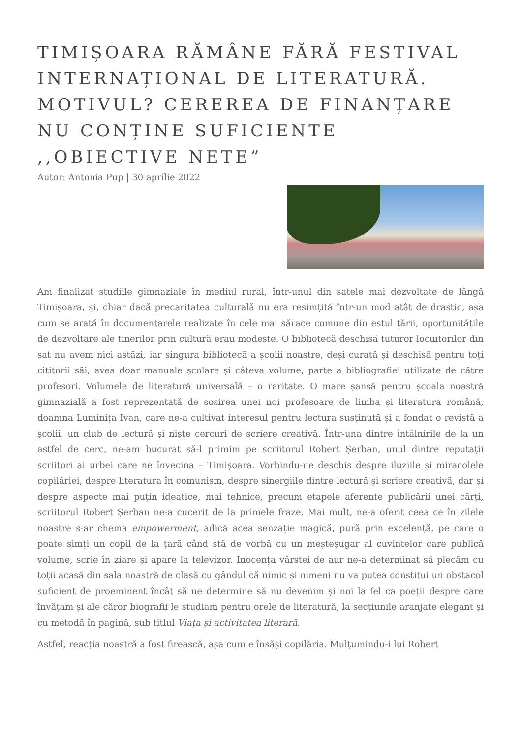TIMIȘOARA RĂMÂNE FĂRĂ FESTIVAL INTERNAȚIONAL DE LITERATURĂ. MOTIVUL? CEREREA DE FINANȚARE NU CONȚINE SUFICIENTE ,,OBIECTIVE NETE”
Autor: Antonia Pup | 30 aprilie 2022
Am finalizat studiile gimnaziale în mediul rural, într-unul din satele mai dezvoltate de lângă Timișoara, și, chiar dacă precaritatea culturală nu era resimțită într-un mod atât de drastic, așa cum se arată în documentarele realizate în cele mai sărace comune din estul țării, oportunitățile de dezvoltare ale tinerilor prin cultură erau modeste. O bibliotecă deschisă tuturor locuitorilor din sat nu avem nici astăzi, iar singura bibliotecă a școlii noastre, deși curată și deschisă pentru toți cititorii săi, avea doar manuale școlare și câteva volume, parte a bibliografiei utilizate de către profesori. Volumele de literatură universală – o raritate. O mare șansă pentru școala noastră gimnazială a fost reprezentată de sosirea unei noi profesoare de limba și literatura română, doamna Luminița Ivan, care ne-a cultivat interesul pentru lectura susținută și a fondat o revistă a școlii, un club de lectură și niște cercuri de scriere creativă. Într-una dintre întâlnirile de la un astfel de cerc, ne-am bucurat să-l primim pe scriitorul Robert Șerban, unul dintre reputații scriitori ai urbei care ne învecina – Timișoara. Vorbindu-ne deschis despre iluziile și miracolele copilăriei, despre literatura în comunism, despre sinergiile dintre lectură și scriere creativă, dar și despre aspecte mai puțin ideatice, mai tehnice, precum etapele aferente publicării unei cărți, scriitorul Robert Șerban ne-a cucerit de la primele fraze. Mai mult, ne-a oferit ceea ce în zilele noastre s-ar chema empowerment, adică acea senzație magică, pură prin excelență, pe care o poate simți un copil de la țară când stă de vorbă cu un meșteșugar al cuvintelor care publică volume, scrie în ziare și apare la televizor. Inocența vârstei de aur ne-a determinat să plecăm cu toții acasă din sala noastră de clasă cu gândul că nimic și nimeni nu va putea constitui un obstacol suficient de proeminent încât să ne determine să nu devenim și noi la fel ca poeții despre care învățam și ale căror biografii le studiam pentru orele de literatură, la secțiunile aranjate elegant și cu metodă în pagină, sub titlul Viața și activitatea literară.
Astfel, reacția noastră a fost firească, așa cum e însăși copilăria. Mulțumindu-i lui Robert